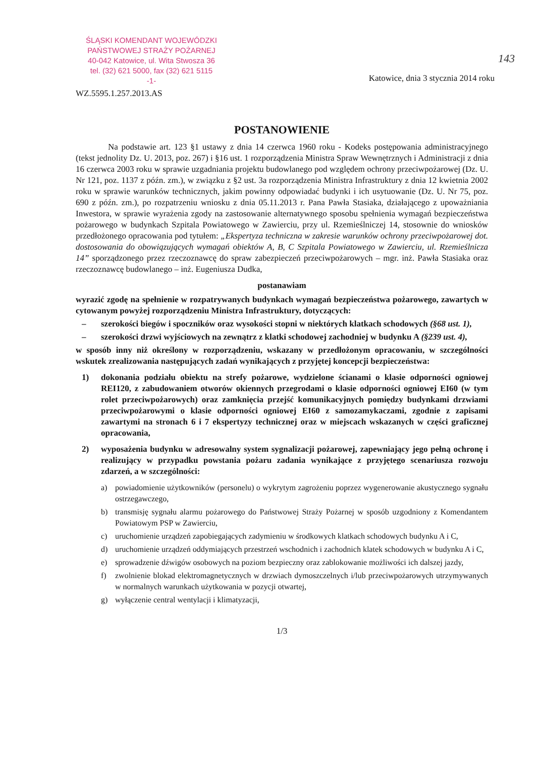143
ŚLĄSKI KOMENDANT WOJEWÓDZKI
PAŃSTWOWEJ STRAŻY POŻARNEJ
40-042 Katowice, ul. Wita Stwosza 36
tel. (32) 621 5000, fax (32) 621 5115
-1-
Katowice, dnia 3 stycznia 2014 roku
WZ.5595.1.257.2013.AS
POSTANOWIENIE
Na podstawie art. 123 §1 ustawy z dnia 14 czerwca 1960 roku - Kodeks postępowania administracyjnego (tekst jednolity Dz. U. 2013, poz. 267) i §16 ust. 1 rozporządzenia Ministra Spraw Wewnętrznych i Administracji z dnia 16 czerwca 2003 roku w sprawie uzgadniania projektu budowlanego pod względem ochrony przeciwpożarowej (Dz. U. Nr 121, poz. 1137 z późn. zm.), w związku z §2 ust. 3a rozporządzenia Ministra Infrastruktury z dnia 12 kwietnia 2002 roku w sprawie warunków technicznych, jakim powinny odpowiadać budynki i ich usytuowanie (Dz. U. Nr 75, poz. 690 z późn. zm.), po rozpatrzeniu wniosku z dnia 05.11.2013 r. Pana Pawła Stasiaka, działającego z upoważniania Inwestora, w sprawie wyrażenia zgody na zastosowanie alternatywnego sposobu spełnienia wymagań bezpieczeństwa pożarowego w budynkach Szpitala Powiatowego w Zawierciu, przy ul. Rzemieślniczej 14, stosownie do wniosków przedłożonego opracowania pod tytułem: „Ekspertyza techniczna w zakresie warunków ochrony przeciwpożarowej dot. dostosowania do obowiązujących wymagań obiektów A, B, C Szpitala Powiatowego w Zawierciu, ul. Rzemieślnicza 14” sporządzonego przez rzeczoznawcę do spraw zabezpieczeń przeciwpożarowych – mgr. inż. Pawła Stasiaka oraz rzeczoznawcę budowlanego – inż. Eugeniusza Dudka,
postanawiam
wyrazić zgodę na spełnienie w rozpatrywanych budynkach wymagań bezpieczeństwa pożarowego, zawartych w cytowanym powyżej rozporządzeniu Ministra Infrastruktury, dotyczących:
– szerokości biegów i spoczników oraz wysokości stopni w niektórych klatkach schodowych (§68 ust. 1),
– szerokości drzwi wyjściowych na zewnątrz z klatki schodowej zachodniej w budynku A (§239 ust. 4),
w sposób inny niż określony w rozporządzeniu, wskazany w przedłożonym opracowaniu, w szczególności wskutek zrealizowania następujących zadań wynikających z przyjętej koncepcji bezpieczeństwa:
1) dokonania podziału obiektu na strefy pożarowe, wydzielone ścianami o klasie odporności ogniowej REI120, z zabudowaniem otworów okiennych przegrodami o klasie odporności ogniowej EI60 (w tym rolet przeciwpożarowych) oraz zamknięcia przejść komunikacyjnych pomiędzy budynkami drzwiami przeciwpożarowymi o klasie odporności ogniowej EI60 z samozamykaczami, zgodnie z zapisami zawartymi na stronach 6 i 7 ekspertyzy technicznej oraz w miejscach wskazanych w części graficznej opracowania,
2) wyposażenia budynku w adresowalny system sygnalizacji pożarowej, zapewniający jego pełną ochronę i realizujący w przypadku powstania pożaru zadania wynikające z przyjętego scenariusza rozwoju zdarzeń, a w szczególności:
a) powiadomienie użytkowników (personelu) o wykrytym zagrożeniu poprzez wygenerowanie akustycznego sygnału ostrzegawczego,
b) transmisję sygnału alarmu pożarowego do Państwowej Straży Pożarnej w sposób uzgodniony z Komendantem Powiatowym PSP w Zawierciu,
c) uruchomienie urządzeń zapobiegających zadymieniu w środkowych klatkach schodowych budynku A i C,
d) uruchomienie urządzeń oddymiających przestrzeń wschodnich i zachodnich klatek schodowych w budynku A i C,
e) sprowadzenie dźwigów osobowych na poziom bezpieczny oraz zablokowanie możliwości ich dalszej jazdy,
f) zwolnienie blokad elektromagnetycznych w drzwiach dymoszczelnych i/lub przeciwpożarowych utrzymywanych w normalnych warunkach użytkowania w pozycji otwartej,
g) wyłączenie central wentylacji i klimatyzacji,
1/3